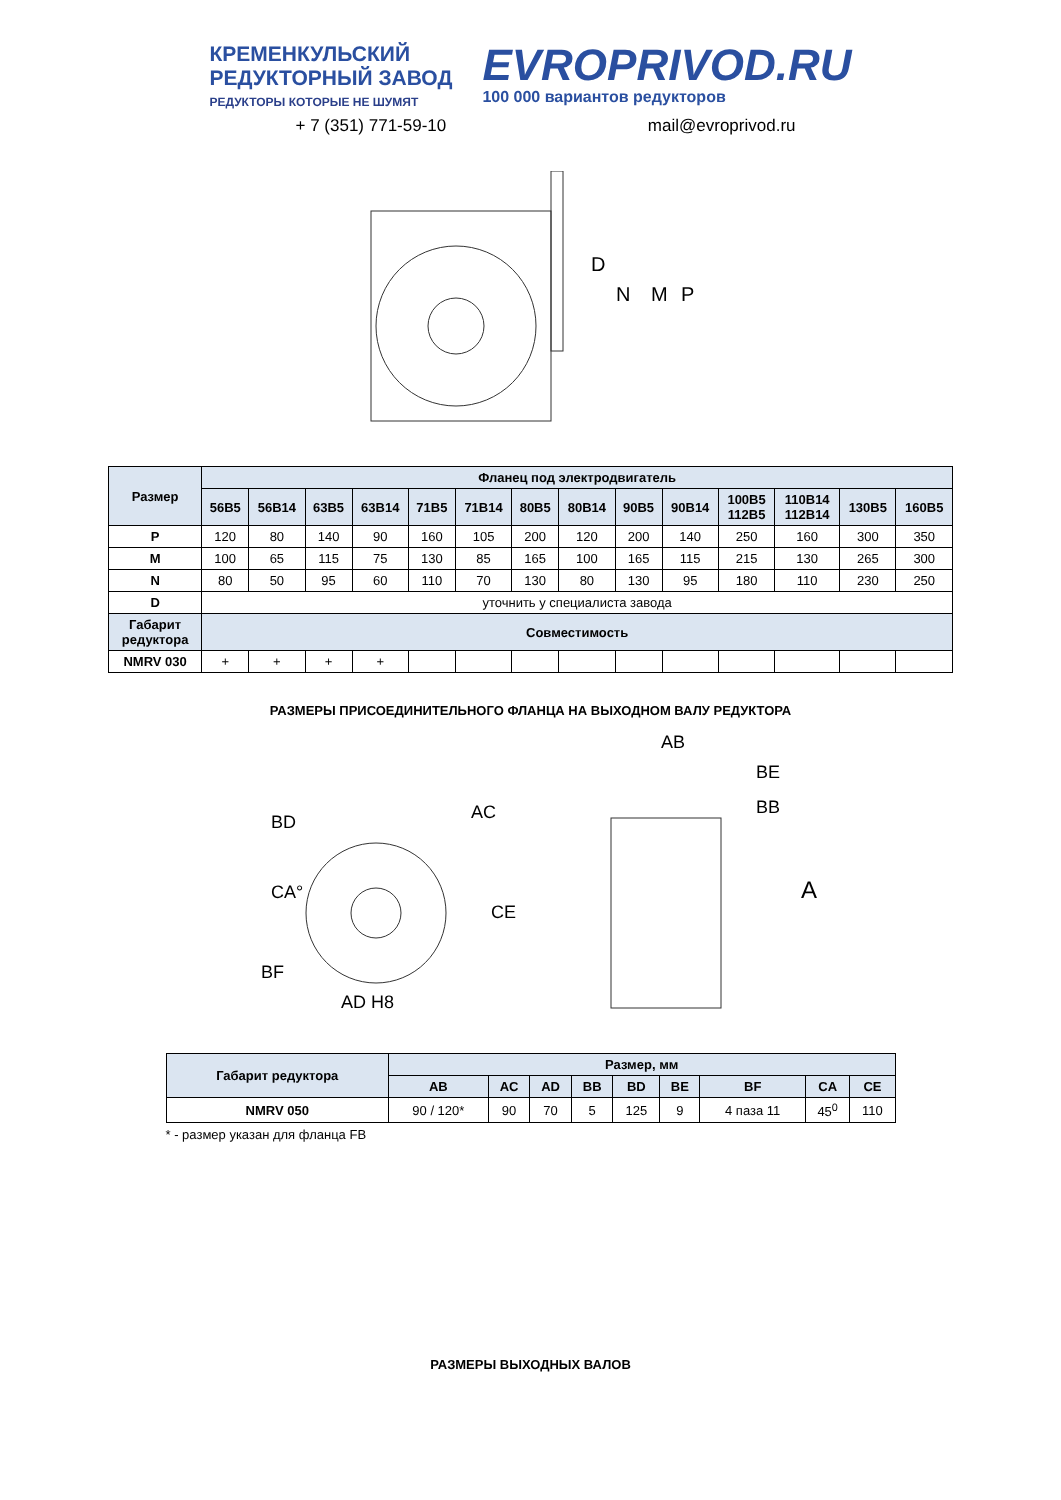КРЕМЕНКУЛЬСКИЙ
РЕДУКТОРНЫЙ ЗАВОД
РЕДУКТОРЫ КОТОРЫЕ НЕ ШУМЯТ
EVROPRIVOD.RU
100 000 вариантов редукторов
+ 7 (351) 771-59-10 mail@evroprivod.ru
D
N
M
P
| Размер | Фланец под электродвигатель | | | | | | | | | | | | | |
| --- | --- | --- | --- | --- | --- | --- | --- | --- | --- | --- | --- | --- | --- | --- |
| | 56B5 | 56B14 | 63B5 | 63B14 | 71B5 | 71B14 | 80B5 | 80B14 | 90B5 | 90B14 | 100B5 112B5 | 110B14 112B14 | 130B5 | 160B5 |
| P | 120 | 80 | 140 | 90 | 160 | 105 | 200 | 120 | 200 | 140 | 250 | 160 | 300 | 350 |
| M | 100 | 65 | 115 | 75 | 130 | 85 | 165 | 100 | 165 | 115 | 215 | 130 | 265 | 300 |
| N | 80 | 50 | 95 | 60 | 110 | 70 | 130 | 80 | 130 | 95 | 180 | 110 | 230 | 250 |
| D | уточнить у специалиста завода | | | | | | | | | | | | | |
| Габарит редуктора | Совместимость | | | | | | | | | | | | | |
| NMRV 030 | + | + | + | + | | | | | | | | | | |
РАЗМЕРЫ ПРИСОЕДИНИТЕЛЬНОГО ФЛАНЦА НА ВЫХОДНОМ ВАЛУ РЕДУКТОРА
BD
AC
CA°
CE
BF
AD H8
AB
BE
BB
A
| Габарит редуктора | Размер, мм | | | | | | | | |
| --- | --- | --- | --- | --- | --- | --- | --- | --- | --- |
| | AB | AC | AD | BB | BD | BE | BF | CA | CE |
| NMRV 050 | 90 / 120* | 90 | 70 | 5 | 125 | 9 | 4 паза 11 | 45<sup>0</sup> | 110 |
* - размер указан для фланца FB
РАЗМЕРЫ ВЫХОДНЫХ ВАЛОВ